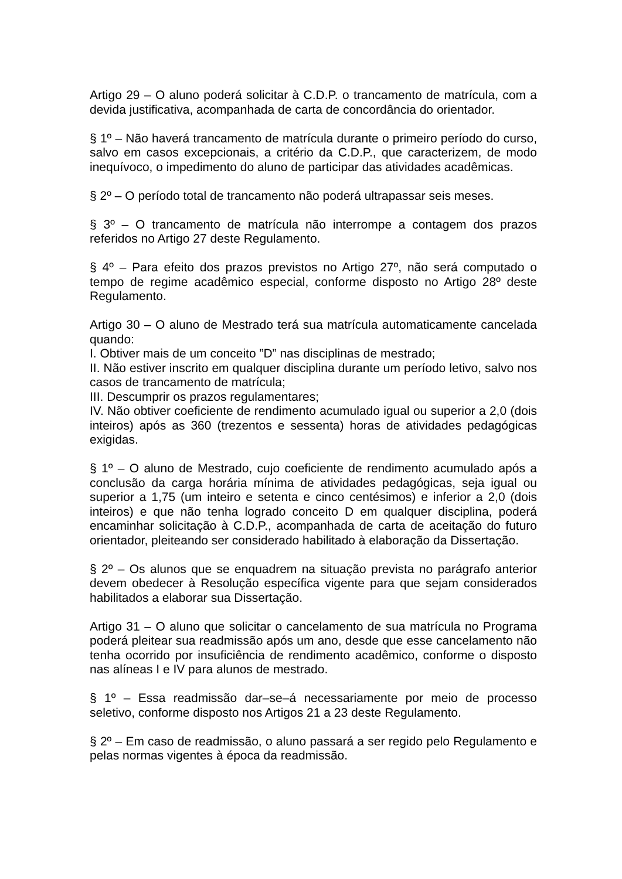Artigo 29 – O aluno poderá solicitar à C.D.P. o trancamento de matrícula, com a devida justificativa, acompanhada de carta de concordância do orientador.
§ 1º – Não haverá trancamento de matrícula durante o primeiro período do curso, salvo em casos excepcionais, a critério da C.D.P., que caracterizem, de modo inequívoco, o impedimento do aluno de participar das atividades acadêmicas.
§ 2º – O período total de trancamento não poderá ultrapassar seis meses.
§ 3º – O trancamento de matrícula não interrompe a contagem dos prazos referidos no Artigo 27 deste Regulamento.
§ 4º – Para efeito dos prazos previstos no Artigo 27º, não será computado o tempo de regime acadêmico especial, conforme disposto no Artigo 28º deste Regulamento.
Artigo 30 – O aluno de Mestrado terá sua matrícula automaticamente cancelada quando:
I. Obtiver mais de um conceito ”D” nas disciplinas de mestrado;
II. Não estiver inscrito em qualquer disciplina durante um período letivo, salvo nos casos de trancamento de matrícula;
III. Descumprir os prazos regulamentares;
IV. Não obtiver coeficiente de rendimento acumulado igual ou superior a 2,0 (dois inteiros) após as 360 (trezentos e sessenta) horas de atividades pedagógicas exigidas.
§ 1º – O aluno de Mestrado, cujo coeficiente de rendimento acumulado após a conclusão da carga horária mínima de atividades pedagógicas, seja igual ou superior a 1,75 (um inteiro e setenta e cinco centésimos) e inferior a 2,0 (dois inteiros) e que não tenha logrado conceito D em qualquer disciplina, poderá encaminhar solicitação à C.D.P., acompanhada de carta de aceitação do futuro orientador, pleiteando ser considerado habilitado à elaboração da Dissertação.
§ 2º – Os alunos que se enquadrem na situação prevista no parágrafo anterior devem obedecer à Resolução específica vigente para que sejam considerados habilitados a elaborar sua Dissertação.
Artigo 31 – O aluno que solicitar o cancelamento de sua matrícula no Programa poderá pleitear sua readmissão após um ano, desde que esse cancelamento não tenha ocorrido por insuficiência de rendimento acadêmico, conforme o disposto nas alíneas I e IV para alunos de mestrado.
§ 1º – Essa readmissão dar–se–á necessariamente por meio de processo seletivo, conforme disposto nos Artigos 21 a 23 deste Regulamento.
§ 2º – Em caso de readmissão, o aluno passará a ser regido pelo Regulamento e pelas normas vigentes à época da readmissão.